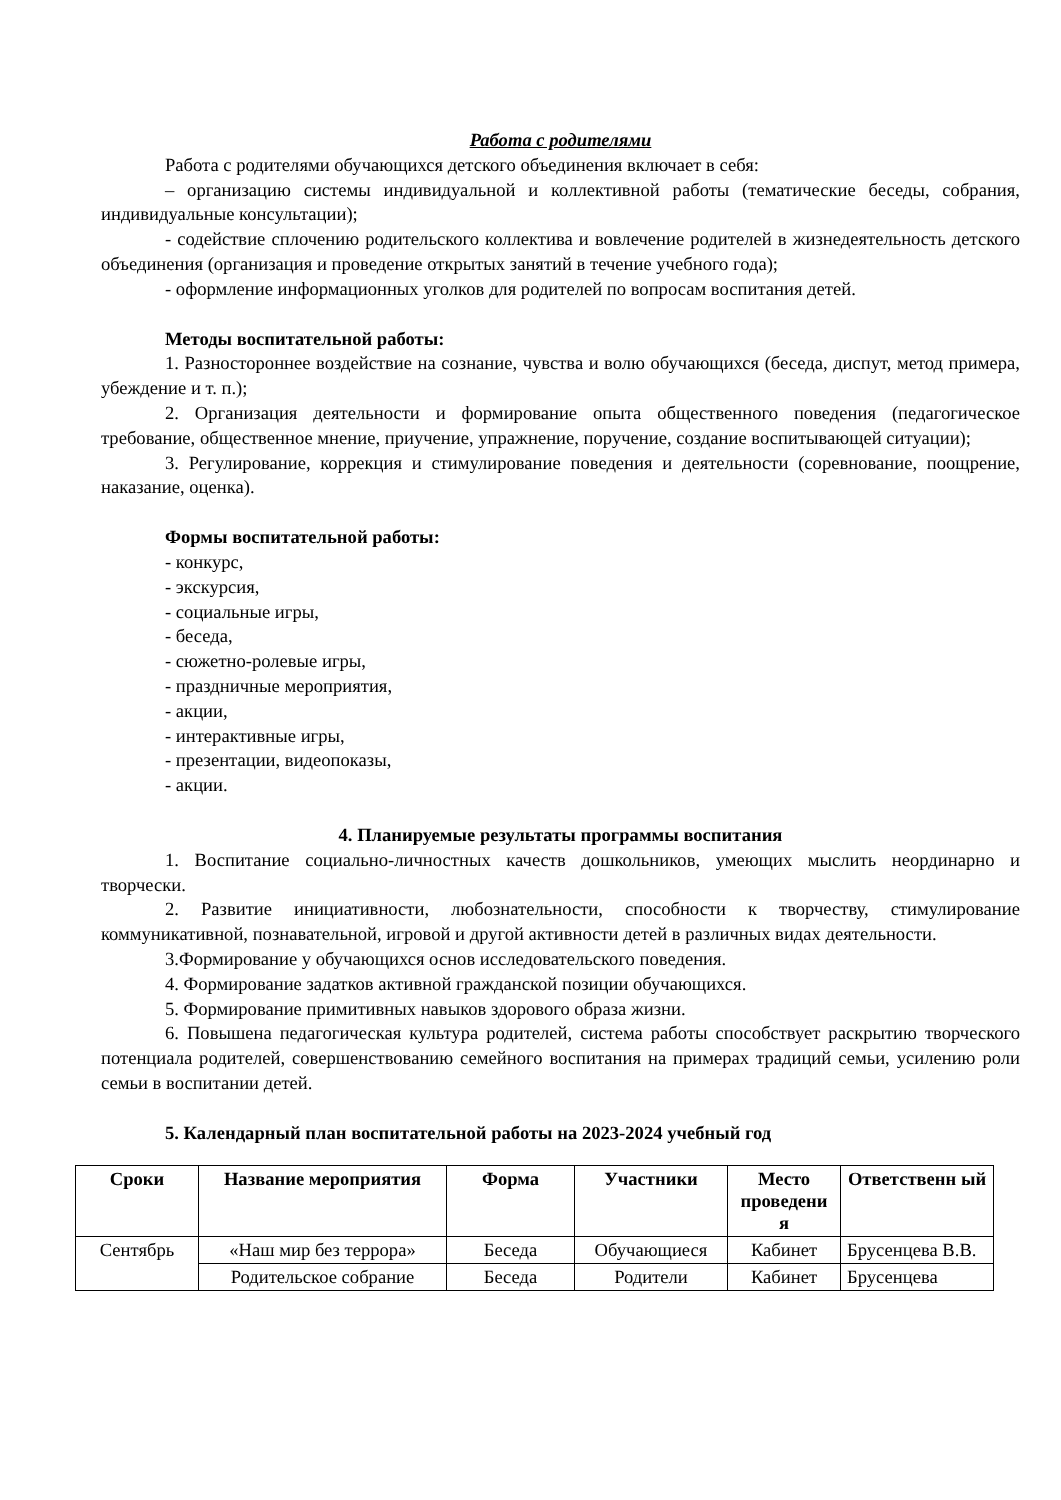Работа с родителями
Работа с родителями обучающихся детского объединения включает в себя:
– организацию системы индивидуальной и коллективной работы (тематические беседы, собрания, индивидуальные консультации);
- содействие сплочению родительского коллектива и вовлечение родителей в жизнедеятельность детского объединения (организация и проведение открытых занятий в течение учебного года);
- оформление информационных уголков для родителей по вопросам воспитания детей.
Методы воспитательной работы:
1. Разностороннее воздействие на сознание, чувства и волю обучающихся (беседа, диспут, метод примера, убеждение и т. п.);
2. Организация деятельности и формирование опыта общественного поведения (педагогическое требование, общественное мнение, приучение, упражнение, поручение, создание воспитывающей ситуации);
3. Регулирование, коррекция и стимулирование поведения и деятельности (соревнование, поощрение, наказание, оценка).
Формы воспитательной работы:
- конкурс,
- экскурсия,
- социальные игры,
- беседа,
- сюжетно-ролевые игры,
- праздничные мероприятия,
- акции,
- интерактивные игры,
- презентации, видеопоказы,
- акции.
4. Планируемые результаты программы воспитания
1. Воспитание социально-личностных качеств дошкольников, умеющих мыслить неординарно и творчески.
2. Развитие инициативности, любознательности, способности к творчеству, стимулирование коммуникативной, познавательной, игровой и другой активности детей в различных видах деятельности.
3.Формирование у обучающихся основ исследовательского поведения.
4. Формирование задатков активной гражданской позиции обучающихся.
5. Формирование примитивных навыков здорового образа жизни.
6. Повышена педагогическая культура родителей, система работы способствует раскрытию творческого потенциала родителей, совершенствованию семейного воспитания на примерах традиций семьи, усилению роли семьи в воспитании детей.
5. Календарный план воспитательной работы на 2023-2024 учебный год
| Сроки | Название мероприятия | Форма | Участники | Место проведени я | Ответственн ый |
| --- | --- | --- | --- | --- | --- |
| Сентябрь | «Наш мир без террора» | Беседа | Обучающиеся | Кабинет | Брусенцева В.В. |
| | Родительское собрание | Беседа | Родители | Кабинет | Брусенцева |